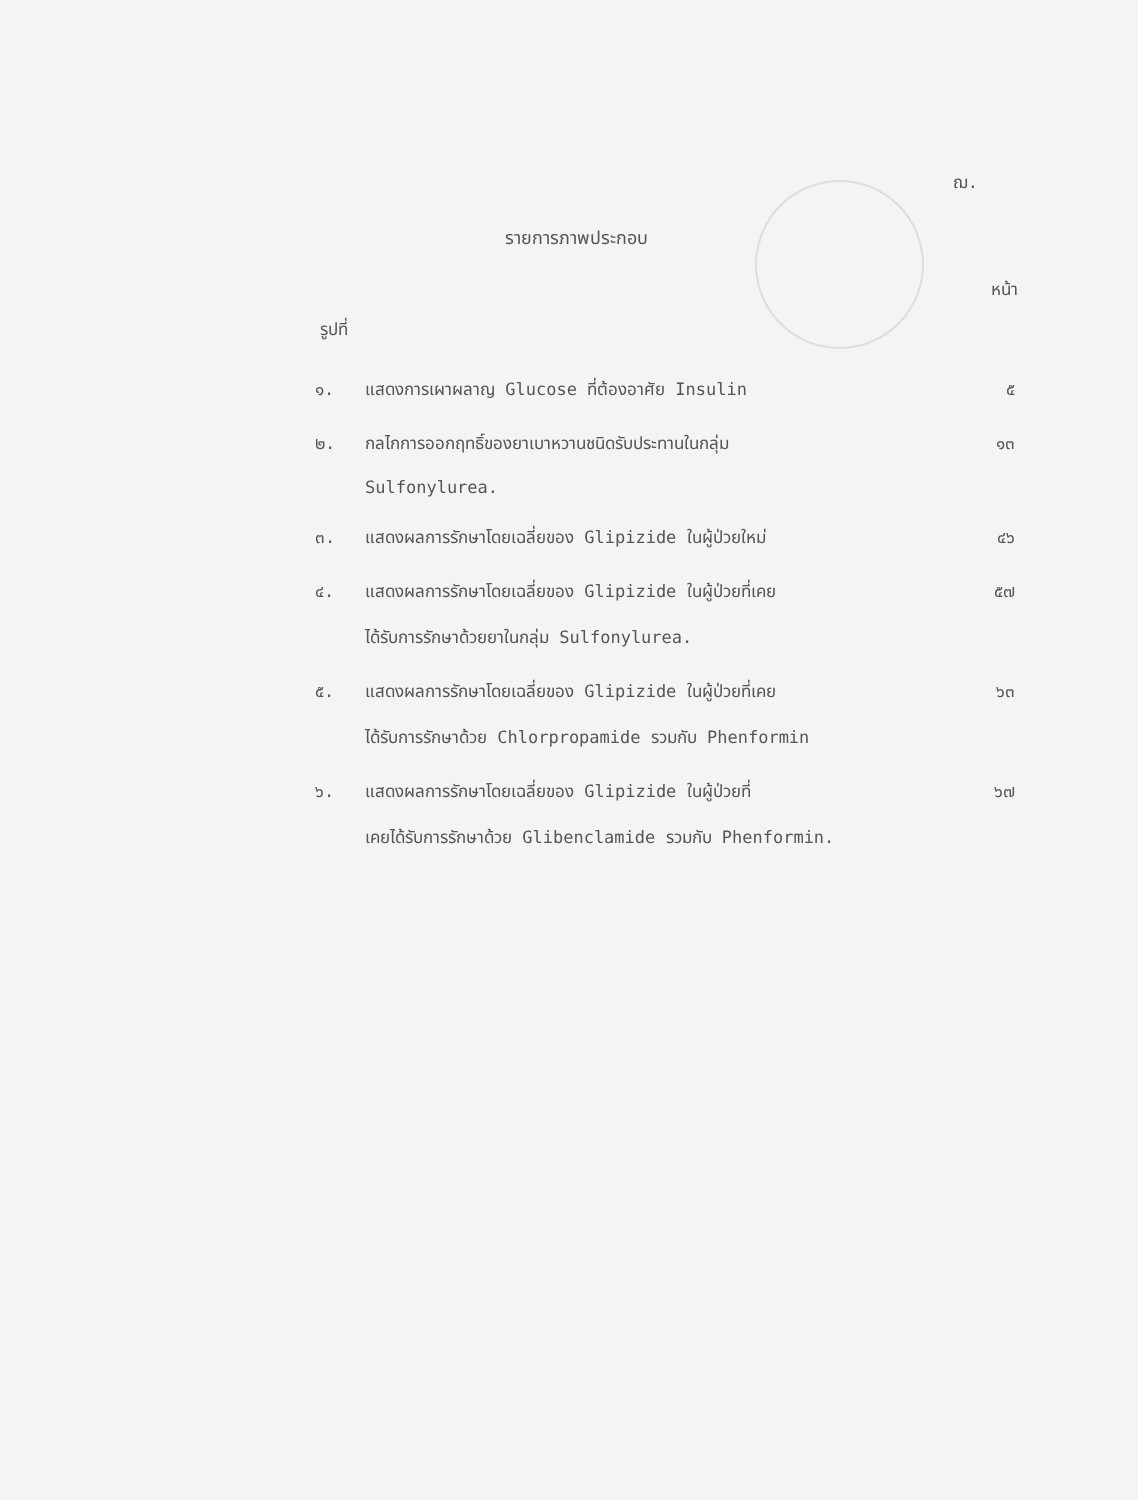ฌ.
รายการภาพประกอบ
รูปที่ หน้า
| ๑. | แสดงการเผาผลาญ Glucose ที่ต้องอาศัย Insulin | ๕ |
| ๒. | กลไกการออกฤทธิ์ของยาเบาหวานชนิดรับประทานในกลุ่ม Sulfonylurea. | ๑๓ |
| ๓. | แสดงผลการรักษาโดยเฉลี่ยของ Glipizide ในผู้ป่วยใหม่ | ๔๖ |
| ๔. | แสดงผลการรักษาโดยเฉลี่ยของ Glipizide ในผู้ป่วยที่เคย ได้รับการรักษาด้วยยาในกลุ่ม Sulfonylurea. | ๕๗ |
| ๕. | แสดงผลการรักษาโดยเฉลี่ยของ Glipizide ในผู้ป่วยที่เคย ได้รับการรักษาด้วย Chlorpropamide รวมกับ Phenformin | ๖๓ |
| ๖. | แสดงผลการรักษาโดยเฉลี่ยของ Glipizide ในผู้ป่วยที่ เคยได้รับการรักษาด้วย Glibenclamide รวมกับ Phenformin. | ๖๗ |